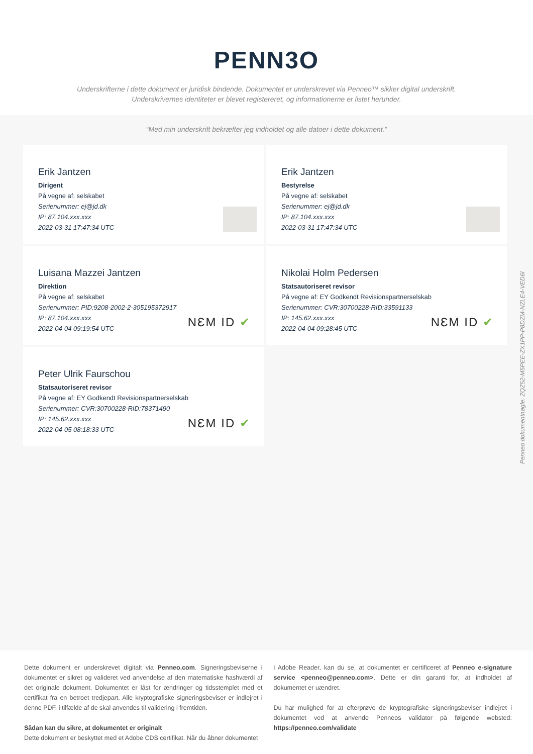PENN3O
Underskrifterne i dette dokument er juridisk bindende. Dokumentet er underskrevet via Penneo™ sikker digital underskrift.
Underskrivernes identiteter er blevet registereret, og informationerne er listet herunder.
“Med min underskrift bekræfter jeg indholdet og alle datoer i dette dokument.”
Erik Jantzen
Dirigent
På vegne af: selskabet
Serienummer: ej@jd.dk
IP: 87.104.xxx.xxx
2022-03-31 17:47:34 UTC
Erik Jantzen
Bestyrelse
På vegne af: selskabet
Serienummer: ej@jd.dk
IP: 87.104.xxx.xxx
2022-03-31 17:47:34 UTC
Luisana Mazzei Jantzen
Direktion
På vegne af: selskabet
Serienummer: PID:9208-2002-2-305195372917
IP: 87.104.xxx.xxx
2022-04-04 09:19:54 UTC
NƐM ID ✔
Nikolai Holm Pedersen
Statsautoriseret revisor
På vegne af: EY Godkendt Revisionspartnerselskab
Serienummer: CVR:30700228-RID:33591133
IP: 145.62.xxx.xxx
2022-04-04 09:28:45 UTC
NƐM ID ✔
Peter Ulrik Faurschou
Statsautoriseret revisor
På vegne af: EY Godkendt Revisionspartnerselskab
Serienummer: CVR:30700228-RID:78371490
IP: 145.62.xxx.xxx
2022-04-05 08:18:33 UTC
NƐM ID ✔
Penneo dokumentnøgle: ZQZ52-M5PEE-ZX1PP-P8DZM-NZLE4-VED6I
Dette dokument er underskrevet digitalt via Penneo.com. Signeringsbeviserne i dokumentet er sikret og valideret ved anvendelse af den matematiske hashværdi af det originale dokument. Dokumentet er låst for ændringer og tidsstemplet med et certifikat fra en betroet tredjepart. Alle kryptografiske signeringsbeviser er indlejret i denne PDF, i tilfælde af de skal anvendes til validering i fremtiden.
Sådan kan du sikre, at dokumentet er originalt
Dette dokument er beskyttet med et Adobe CDS certifikat. Når du åbner dokumentet
i Adobe Reader, kan du se, at dokumentet er certificeret af Penneo e-signature service <penneo@penneo.com>. Dette er din garanti for, at indholdet af dokumentet er uændret.
Du har mulighed for at efterprøve de kryptografiske signeringsbeviser indlejret i dokumentet ved at anvende Penneos validator på følgende websted: https://penneo.com/validate